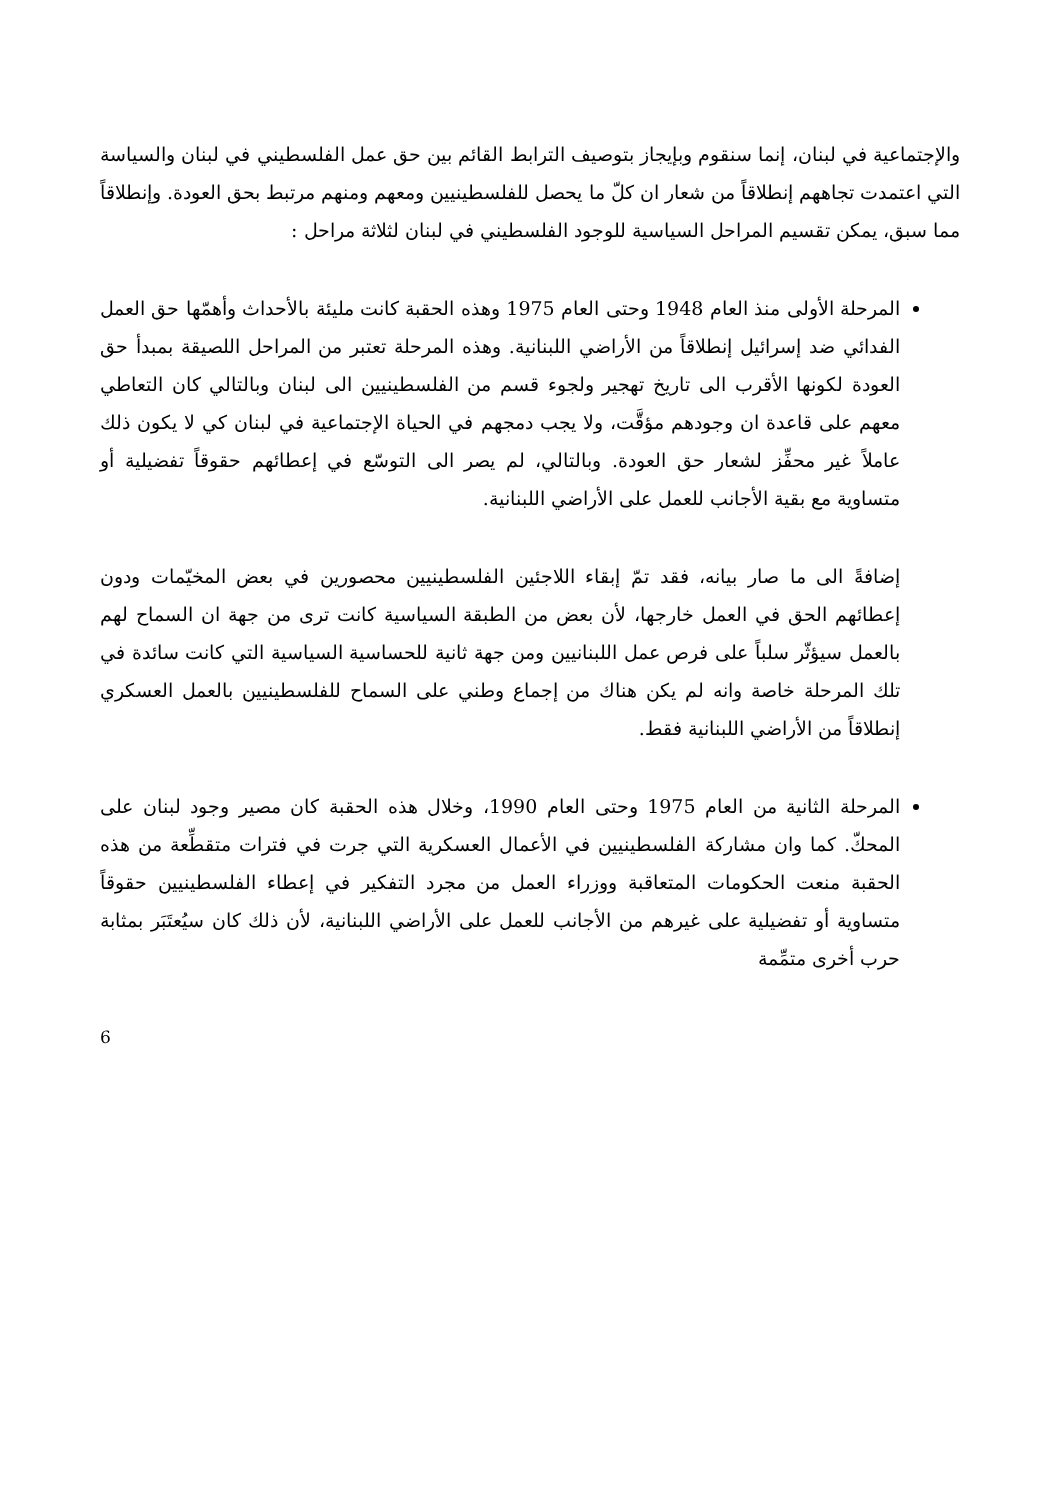والإجتماعية في لبنان، إنما سنقوم وبإيجاز بتوصيف الترابط القائم بين حق عمل الفلسطيني في لبنان والسياسة التي اعتمدت تجاههم إنطلاقاً من شعار ان كلّ ما يحصل للفلسطينيين ومعهم ومنهم مرتبط بحق العودة. وإنطلاقاً مما سبق، يمكن تقسيم المراحل السياسية للوجود الفلسطيني في لبنان لثلاثة مراحل :
المرحلة الأولى منذ العام 1948 وحتى العام 1975 وهذه الحقبة كانت مليئة بالأحداث وأهمّها حق العمل الفدائي ضد إسرائيل إنطلاقاً من الأراضي اللبنانية. وهذه المرحلة تعتبر من المراحل اللصيقة بمبدأ حق العودة لكونها الأقرب الى تاريخ تهجير ولجوء قسم من الفلسطينيين الى لبنان وبالتالي كان التعاطي معهم على قاعدة ان وجودهم مؤقَّت، ولا يجب دمجهم في الحياة الإجتماعية في لبنان كي لا يكون ذلك عاملاً غير محفِّز لشعار حق العودة. وبالتالي، لم يصر الى التوسّع في إعطائهم حقوقاً تفضيلية أو متساوية مع بقية الأجانب للعمل على الأراضي اللبنانية.
إضافةً الى ما صار بيانه، فقد تمّ إبقاء اللاجئين الفلسطينيين محصورين في بعض المخيّمات ودون إعطائهم الحق في العمل خارجها، لأن بعض من الطبقة السياسية كانت ترى من جهة ان السماح لهم بالعمل سيؤثّر سلباً على فرص عمل اللبنانيين ومن جهة ثانية للحساسية السياسية التي كانت سائدة في تلك المرحلة خاصة وانه لم يكن هناك من إجماع وطني على السماح للفلسطينيين بالعمل العسكري إنطلاقاً من الأراضي اللبنانية فقط.
المرحلة الثانية من العام 1975 وحتى العام 1990، وخلال هذه الحقبة كان مصير وجود لبنان على المحكّ. كما وان مشاركة الفلسطينيين في الأعمال العسكرية التي جرت في فترات متقطِّعة من هذه الحقبة منعت الحكومات المتعاقبة ووزراء العمل من مجرد التفكير في إعطاء الفلسطينيين حقوقاً متساوية أو تفضيلية على غيرهم من الأجانب للعمل على الأراضي اللبنانية، لأن ذلك كان سيُعتَبَر بمثابة حرب أخرى متمِّمة
6